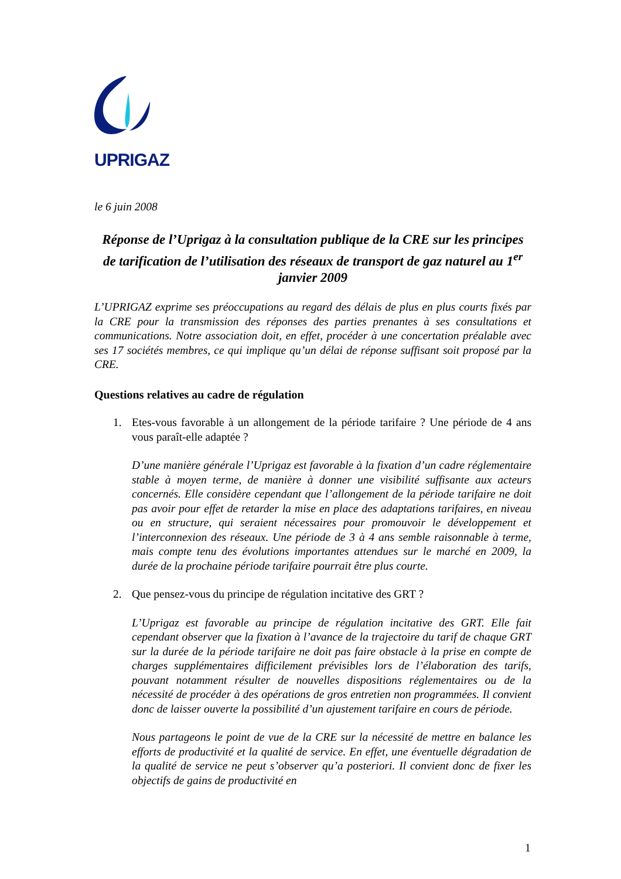UPRIGAZ
le 6 juin 2008
Réponse de l’Uprigaz à la consultation publique de la CRE sur les principes de tarification de l’utilisation des réseaux de transport de gaz naturel au 1<sup>er</sup> janvier 2009
L’UPRIGAZ exprime ses préoccupations au regard des délais de plus en plus courts fixés par la CRE pour la transmission des réponses des parties prenantes à ses consultations et communications. Notre association doit, en effet, procéder à une concertation préalable avec ses 17 sociétés membres, ce qui implique qu’un délai de réponse suffisant soit proposé par la CRE.
Questions relatives au cadre de régulation
1. Etes-vous favorable à un allongement de la période tarifaire ? Une période de 4 ans vous paraît-elle adaptée ?
D’une manière générale l’Uprigaz est favorable à la fixation d’un cadre réglementaire stable à moyen terme, de manière à donner une visibilité suffisante aux acteurs concernés. Elle considère cependant que l’allongement de la période tarifaire ne doit pas avoir pour effet de retarder la mise en place des adaptations tarifaires, en niveau ou en structure, qui seraient nécessaires pour promouvoir le développement et l’interconnexion des réseaux. Une période de 3 à 4 ans semble raisonnable à terme, mais compte tenu des évolutions importantes attendues sur le marché en 2009, la durée de la prochaine période tarifaire pourrait être plus courte.
2. Que pensez-vous du principe de régulation incitative des GRT ?
L’Uprigaz est favorable au principe de régulation incitative des GRT. Elle fait cependant observer que la fixation à l’avance de la trajectoire du tarif de chaque GRT sur la durée de la période tarifaire ne doit pas faire obstacle à la prise en compte de charges supplémentaires difficilement prévisibles lors de l’élaboration des tarifs, pouvant notamment résulter de nouvelles dispositions réglementaires ou de la nécessité de procéder à des opérations de gros entretien non programmées. Il convient donc de laisser ouverte la possibilité d’un ajustement tarifaire en cours de période.
Nous partageons le point de vue de la CRE sur la nécessité de mettre en balance les efforts de productivité et la qualité de service. En effet, une éventuelle dégradation de la qualité de service ne peut s’observer qu’a posteriori. Il convient donc de fixer les objectifs de gains de productivité en
1